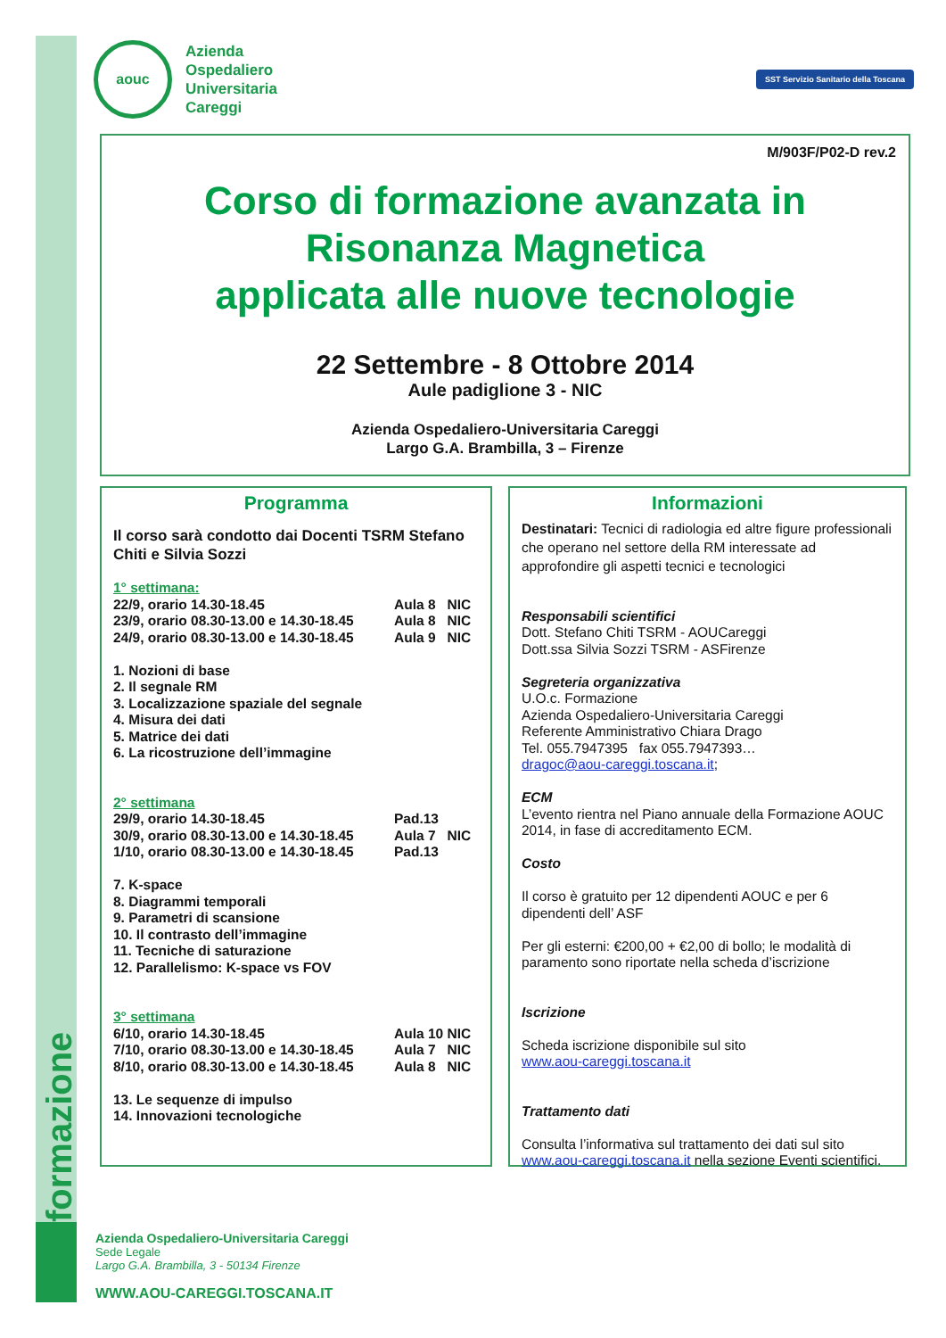aouc
Azienda
Ospedaliero
Universitaria
Careggi
SST Servizio Sanitario della Toscana
M/903F/P02-D rev.2
Corso di formazione avanzata in
Risonanza Magnetica
applicata alle nuove tecnologie
22 Settembre - 8 Ottobre 2014
Aule padiglione 3 - NIC
Azienda Ospedaliero-Universitaria Careggi
Largo G.A. Brambilla, 3 – Firenze
Programma
Il corso sarà condotto dai Docenti TSRM Stefano Chiti e Silvia Sozzi
1° settimana:
22/9, orario 14.30-18.45 Aula 8 NIC
23/9, orario 08.30-13.00 e 14.30-18.45 Aula 8 NIC
24/9, orario 08.30-13.00 e 14.30-18.45 Aula 9 NIC
1. Nozioni di base
2. Il segnale RM
3. Localizzazione spaziale del segnale
4. Misura dei dati
5. Matrice dei dati
6. La ricostruzione dell’immagine
2° settimana
29/9, orario 14.30-18.45 Pad.13
30/9, orario 08.30-13.00 e 14.30-18.45 Aula 7 NIC
1/10, orario 08.30-13.00 e 14.30-18.45 Pad.13
7. K-space
8. Diagrammi temporali
9. Parametri di scansione
10. Il contrasto dell’immagine
11. Tecniche di saturazione
12. Parallelismo: K-space vs FOV
3° settimana
6/10, orario 14.30-18.45 Aula 10 NIC
7/10, orario 08.30-13.00 e 14.30-18.45 Aula 7 NIC
8/10, orario 08.30-13.00 e 14.30-18.45 Aula 8 NIC
13. Le sequenze di impulso
14. Innovazioni tecnologiche
Informazioni
Destinatari: Tecnici di radiologia ed altre figure professionali che operano nel settore della RM interessate ad approfondire gli aspetti tecnici e tecnologici
Responsabili scientifici
Dott. Stefano Chiti TSRM - AOUCareggi
Dott.ssa Silvia Sozzi TSRM - ASFirenze
Segreteria organizzativa
U.O.c. Formazione
Azienda Ospedaliero-Universitaria Careggi
Referente Amministrativo Chiara Drago
Tel. 055.7947395 fax 055.7947393…
dragoc@aou-careggi.toscana.it;
ECM
L’evento rientra nel Piano annuale della Formazione AOUC 2014, in fase di accreditamento ECM.
Costo
Il corso è gratuito per 12 dipendenti AOUC e per 6 dipendenti dell’ ASF
Per gli esterni: €200,00 + €2,00 di bollo; le modalità di paramento sono riportate nella scheda d’iscrizione
Iscrizione
Scheda iscrizione disponibile sul sito
www.aou-careggi.toscana.it
Trattamento dati
Consulta l’informativa sul trattamento dei dati sul sito www.aou-careggi.toscana.it nella sezione Eventi scientifici.
Azienda Ospedaliero-Universitaria Careggi
Sede Legale
Largo G.A. Brambilla, 3 - 50134 Firenze
WWW.AOU-CAREGGI.TOSCANA.IT
formazione